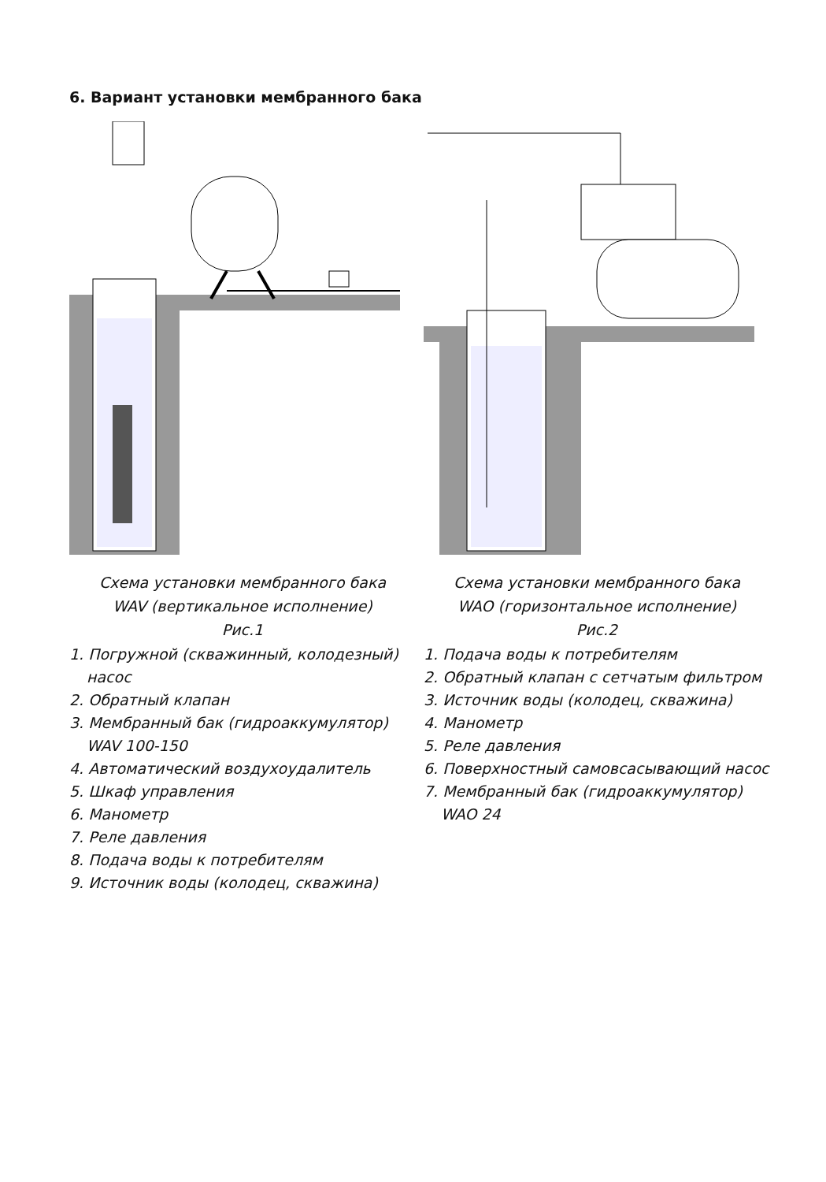6. Вариант установки мембранного бака
Схема установки мембранного бака
WAV (вертикальное исполнение)
Рис.1
1. Погружной (скважинный, колодезный) насос
2. Обратный клапан
3. Мембранный бак (гидроаккумулятор) WAV 100-150
4. Автоматический воздухоудалитель
5. Шкаф управления
6. Манометр
7. Реле давления
8. Подача воды к потребителям
9. Источник воды (колодец, скважина)
Схема установки мембранного бака
WAO (горизонтальное исполнение)
Рис.2
1. Подача воды к потребителям
2. Обратный клапан с сетчатым фильтром
3. Источник воды (колодец, скважина)
4. Манометр
5. Реле давления
6. Поверхностный самовсасывающий насос
7. Мембранный бак (гидроаккумулятор) WAO 24